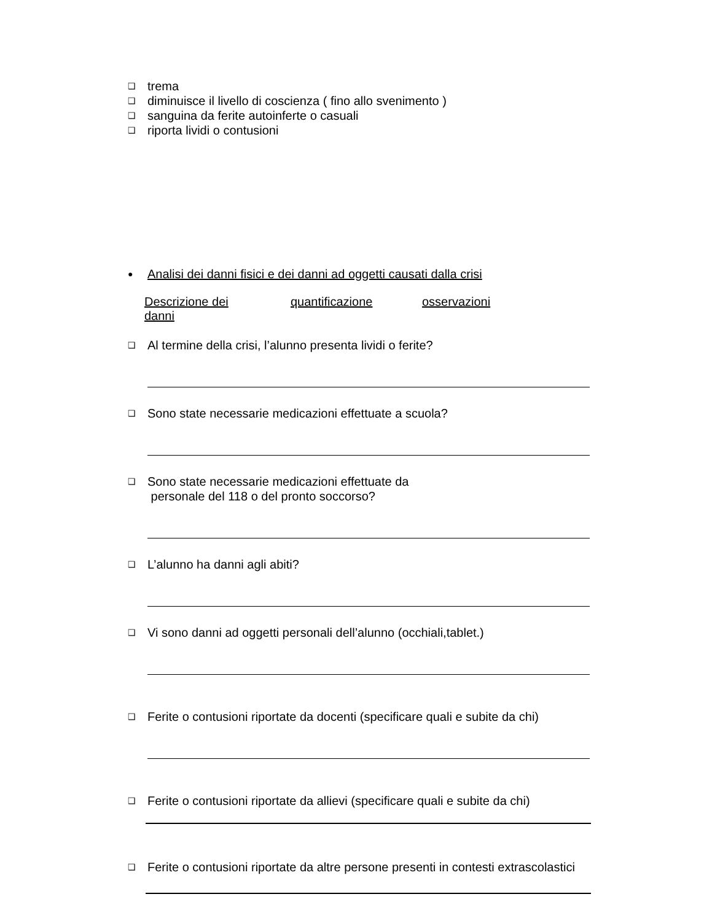❑ trema
❑ diminuisce il livello di coscienza ( fino allo svenimento )
❑ sanguina da ferite autoinferte o casuali
❑ riporta lividi o contusioni
● Analisi dei danni fisici e dei danni ad oggetti causati dalla crisi
Descrizione dei danni quantificazione osservazioni
❑ Al termine della crisi, l’alunno presenta lividi o ferite?
❑ Sono state necessarie medicazioni effettuate a scuola?
❑ Sono state necessarie medicazioni effettuate da
personale del 118 o del pronto soccorso?
❑ L’alunno ha danni agli abiti?
❑ Vi sono danni ad oggetti personali dell’alunno (occhiali,tablet.)
❑ Ferite o contusioni riportate da docenti (specificare quali e subite da chi)
❑ Ferite o contusioni riportate da allievi (specificare quali e subite da chi)
❑ Ferite o contusioni riportate da altre persone presenti in contesti extrascolastici